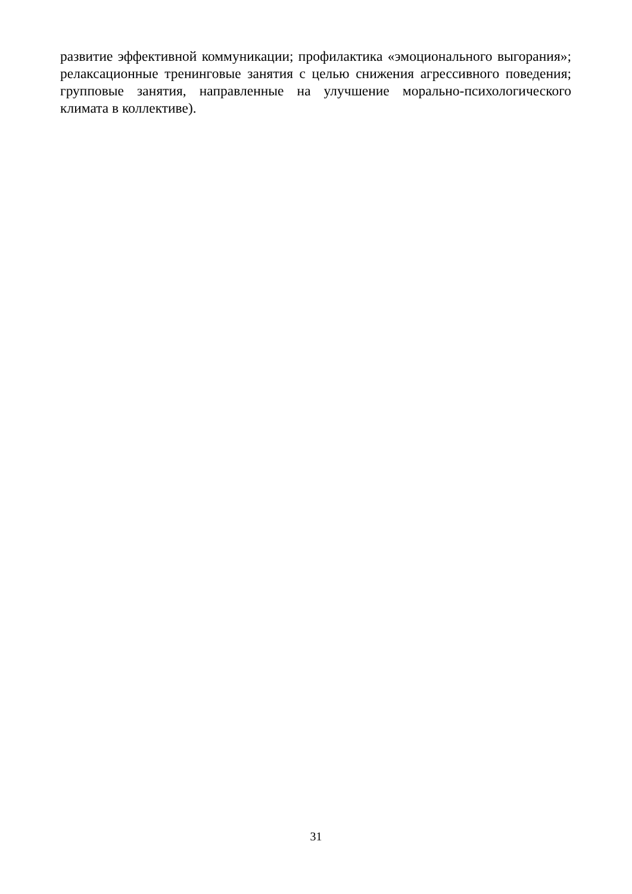развитие эффективной коммуникации; профилактика «эмоционального выгорания»; релаксационные тренинговые занятия с целью снижения агрессивного поведения; групповые занятия, направленные на улучшение морально-психологического климата в коллективе).
31